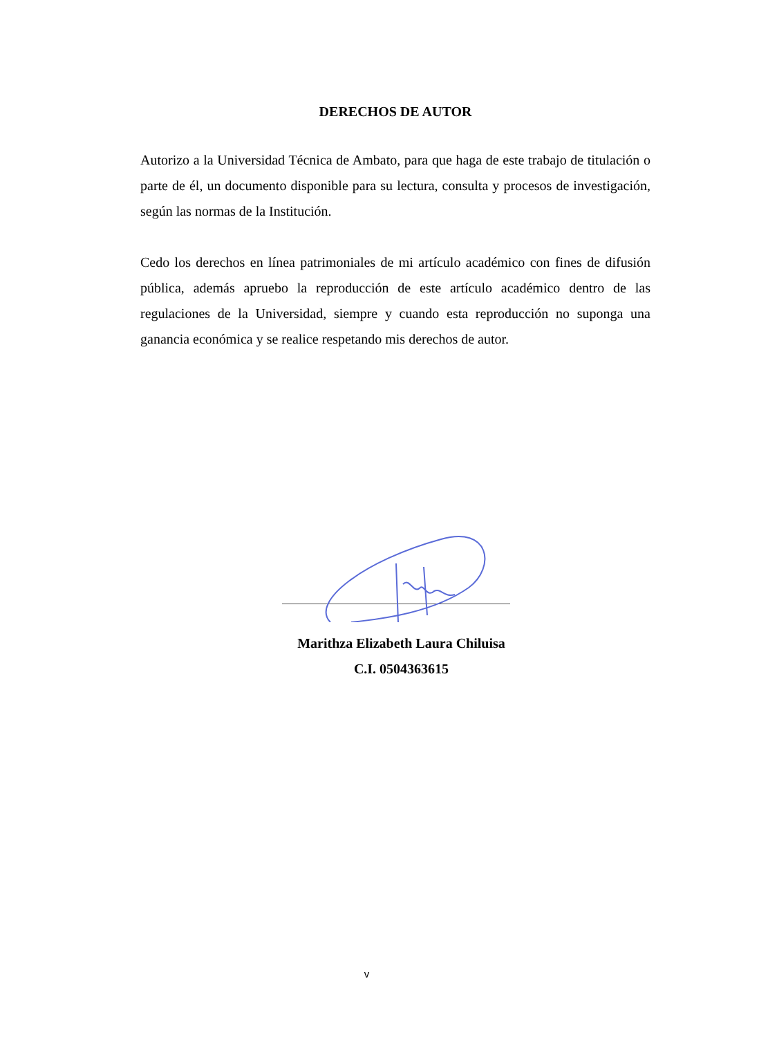DERECHOS DE AUTOR
Autorizo a la Universidad Técnica de Ambato, para que haga de este trabajo de titulación o parte de él, un documento disponible para su lectura, consulta y procesos de investigación, según las normas de la Institución.
Cedo los derechos en línea patrimoniales de mi artículo académico con fines de difusión pública, además apruebo la reproducción de este artículo académico dentro de las regulaciones de la Universidad, siempre y cuando esta reproducción no suponga una ganancia económica y se realice respetando mis derechos de autor.
Marithza Elizabeth Laura Chiluisa
C.I. 0504363615
v